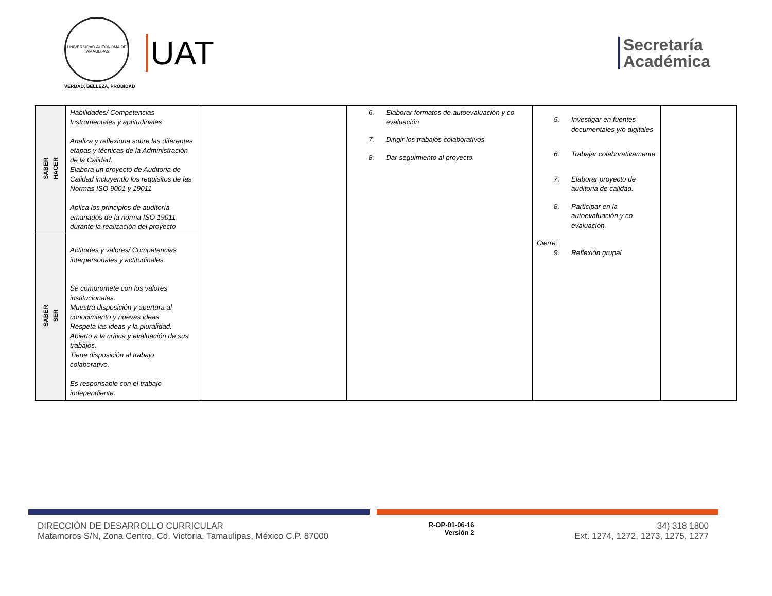UNIVERSIDAD AUTÓNOMA DE TAMAULIPAS
VERDAD, BELLEZA, PROBIDAD
UAT
Secretaría
Académica
| SABER HACER | Habilidades/ Competencias Instrumentales y aptitudinales Analiza y reflexiona sobre las diferentes etapas y técnicas de la Administración de la Calidad. Elabora un proyecto de Auditoria de Calidad incluyendo los requisitos de las Normas ISO 9001 y 19011 Aplica los principios de auditoría emanados de la norma ISO 19011 durante la realización del proyecto | | 6. Elaborar formatos de autoevaluación y co evaluación 7. Dirigir los trabajos colaborativos. 8. Dar seguimiento al proyecto. | 5. Investigar en fuentes documentales y/o digitales 6. Trabajar colaborativamente 7. Elaborar proyecto de auditoria de calidad. 8. Participar en la autoevaluación y co evaluación. Cierre: 9. Reflexión grupal | |
| SABER SER | Actitudes y valores/ Competencias interpersonales y actitudinales. Se compromete con los valores institucionales. Muestra disposición y apertura al conocimiento y nuevas ideas. Respeta las ideas y la pluralidad. Abierto a la crítica y evaluación de sus trabajos. Tiene disposición al trabajo colaborativo. Es responsable con el trabajo independiente. | | | | |
DIRECCIÓN DE DESARROLLO CURRICULAR
Matamoros S/N, Zona Centro, Cd. Victoria, Tamaulipas, México C.P. 87000
R-OP-01-06-16
Versión 2
34) 318 1800
Ext. 1274, 1272, 1273, 1275, 1277